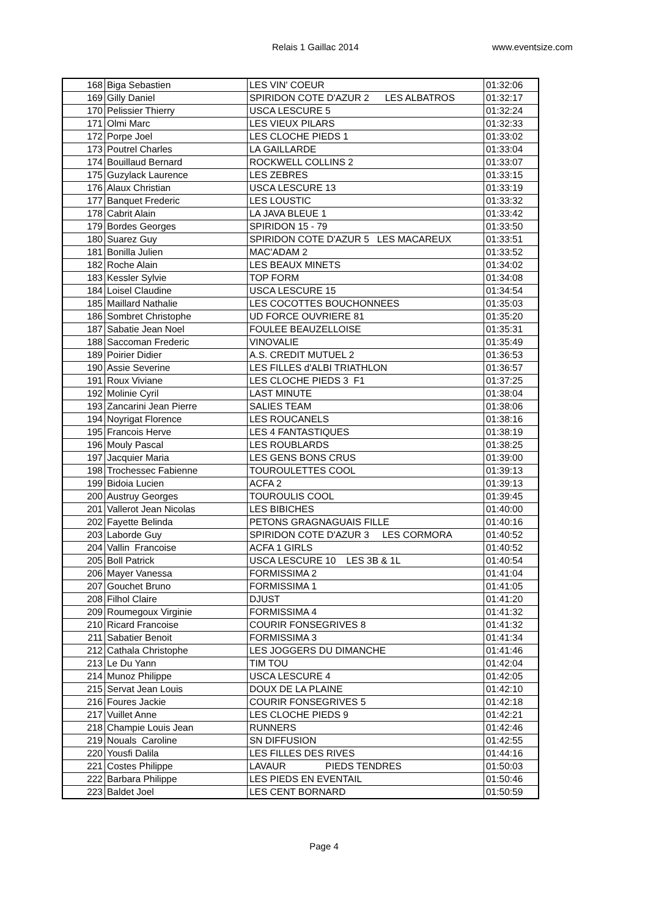Relais 1 Gaillac 2014 www.eventsize.com
| 168 | Biga Sebastien | LES VIN' COEUR | 01:32:06 |
| 169 | Gilly Daniel | SPIRIDON COTE D'AZUR 2 LES ALBATROS | 01:32:17 |
| 170 | Pelissier Thierry | USCA LESCURE 5 | 01:32:24 |
| 171 | Olmi Marc | LES VIEUX PILARS | 01:32:33 |
| 172 | Porpe Joel | LES CLOCHE PIEDS 1 | 01:33:02 |
| 173 | Poutrel Charles | LA GAILLARDE | 01:33:04 |
| 174 | Bouillaud Bernard | ROCKWELL COLLINS 2 | 01:33:07 |
| 175 | Guzylack Laurence | LES ZEBRES | 01:33:15 |
| 176 | Alaux Christian | USCA LESCURE 13 | 01:33:19 |
| 177 | Banquet Frederic | LES LOUSTIC | 01:33:32 |
| 178 | Cabrit Alain | LA JAVA BLEUE 1 | 01:33:42 |
| 179 | Bordes Georges | SPIRIDON 15 - 79 | 01:33:50 |
| 180 | Suarez Guy | SPIRIDON COTE D'AZUR 5 LES MACAREUX | 01:33:51 |
| 181 | Bonilla Julien | MAC'ADAM 2 | 01:33:52 |
| 182 | Roche Alain | LES BEAUX MINETS | 01:34:02 |
| 183 | Kessler Sylvie | TOP FORM | 01:34:08 |
| 184 | Loisel Claudine | USCA LESCURE 15 | 01:34:54 |
| 185 | Maillard Nathalie | LES COCOTTES BOUCHONNEES | 01:35:03 |
| 186 | Sombret Christophe | UD FORCE OUVRIERE 81 | 01:35:20 |
| 187 | Sabatie Jean Noel | FOULEE BEAUZELLOISE | 01:35:31 |
| 188 | Saccoman Frederic | VINOVALIE | 01:35:49 |
| 189 | Poirier Didier | A.S. CREDIT MUTUEL 2 | 01:36:53 |
| 190 | Assie Severine | LES FILLES d'ALBI TRIATHLON | 01:36:57 |
| 191 | Roux Viviane | LES CLOCHE PIEDS 3 F1 | 01:37:25 |
| 192 | Molinie Cyril | LAST MINUTE | 01:38:04 |
| 193 | Zancarini Jean Pierre | SALIES TEAM | 01:38:06 |
| 194 | Noyrigat Florence | LES ROUCANELS | 01:38:16 |
| 195 | Francois Herve | LES 4 FANTASTIQUES | 01:38:19 |
| 196 | Mouly Pascal | LES ROUBLARDS | 01:38:25 |
| 197 | Jacquier Maria | LES GENS BONS CRUS | 01:39:00 |
| 198 | Trochessec Fabienne | TOUROULETTES COOL | 01:39:13 |
| 199 | Bidoia Lucien | ACFA 2 | 01:39:13 |
| 200 | Austruy Georges | TOUROULIS COOL | 01:39:45 |
| 201 | Vallerot Jean Nicolas | LES BIBICHES | 01:40:00 |
| 202 | Fayette Belinda | PETONS GRAGNAGUAIS FILLE | 01:40:16 |
| 203 | Laborde Guy | SPIRIDON COTE D'AZUR 3 LES CORMORA | 01:40:52 |
| 204 | Vallin Francoise | ACFA 1 GIRLS | 01:40:52 |
| 205 | Boll Patrick | USCA LESCURE 10 LES 3B & 1L | 01:40:54 |
| 206 | Mayer Vanessa | FORMISSIMA 2 | 01:41:04 |
| 207 | Gouchet Bruno | FORMISSIMA 1 | 01:41:05 |
| 208 | Filhol Claire | DJUST | 01:41:20 |
| 209 | Roumegoux Virginie | FORMISSIMA 4 | 01:41:32 |
| 210 | Ricard Francoise | COURIR FONSEGRIVES 8 | 01:41:32 |
| 211 | Sabatier Benoit | FORMISSIMA 3 | 01:41:34 |
| 212 | Cathala Christophe | LES JOGGERS DU DIMANCHE | 01:41:46 |
| 213 | Le Du Yann | TIM TOU | 01:42:04 |
| 214 | Munoz Philippe | USCA LESCURE 4 | 01:42:05 |
| 215 | Servat Jean Louis | DOUX DE LA PLAINE | 01:42:10 |
| 216 | Foures Jackie | COURIR FONSEGRIVES 5 | 01:42:18 |
| 217 | Vuillet Anne | LES CLOCHE PIEDS 9 | 01:42:21 |
| 218 | Champie Louis Jean | RUNNERS | 01:42:46 |
| 219 | Nouals Caroline | SN DIFFUSION | 01:42:55 |
| 220 | Yousfi Dalila | LES FILLES DES RIVES | 01:44:16 |
| 221 | Costes Philippe | LAVAUR PIEDS TENDRES | 01:50:03 |
| 222 | Barbara Philippe | LES PIEDS EN EVENTAIL | 01:50:46 |
| 223 | Baldet Joel | LES CENT BORNARD | 01:50:59 |
Page 4